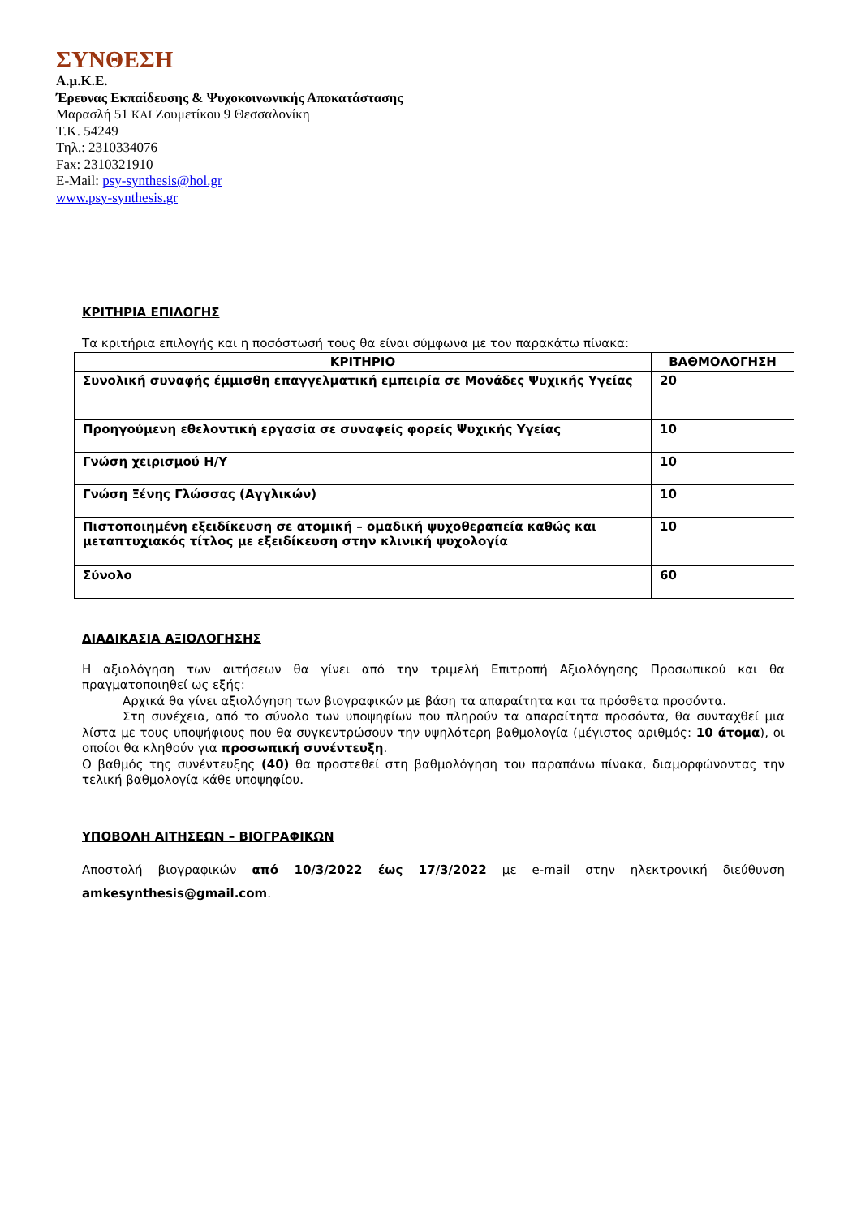ΣΥΝΘΕΣΗ
Α.μ.Κ.Ε.
Έρευνας Εκπαίδευσης & Ψυχοκοινωνικής Αποκατάστασης
Μαρασλή 51 ΚΑΙ Ζουμετίκου 9 Θεσσαλονίκη
Τ.Κ. 54249
Τηλ.: 2310334076
Fax: 2310321910
E-Mail: psy-synthesis@hol.gr
www.psy-synthesis.gr
ΚΡΙΤΗΡΙΑ ΕΠΙΛΟΓΗΣ
Τα κριτήρια επιλογής και η ποσόστωσή τους θα είναι σύμφωνα με τον παρακάτω πίνακα:
| ΚΡΙΤΗΡΙΟ | ΒΑΘΜΟΛΟΓΗΣΗ |
| --- | --- |
| Συνολική συναφής έμμισθη επαγγελματική εμπειρία σε Μονάδες Ψυχικής Υγείας | 20 |
| Προηγούμενη εθελοντική εργασία σε συναφείς φορείς Ψυχικής Υγείας | 10 |
| Γνώση χειρισμού Η/Υ | 10 |
| Γνώση Ξένης Γλώσσας (Αγγλικών) | 10 |
| Πιστοποιημένη εξειδίκευση σε ατομική – ομαδική ψυχοθεραπεία καθώς και μεταπτυχιακός τίτλος με εξειδίκευση στην κλινική ψυχολογία | 10 |
| Σύνολο | 60 |
ΔΙΑΔΙΚΑΣΙΑ ΑΞΙΟΛΟΓΗΣΗΣ
Η αξιολόγηση των αιτήσεων θα γίνει από την τριμελή Επιτροπή Αξιολόγησης Προσωπικού και θα πραγματοποιηθεί ως εξής:
Αρχικά θα γίνει αξιολόγηση των βιογραφικών με βάση τα απαραίτητα και τα πρόσθετα προσόντα.
Στη συνέχεια, από το σύνολο των υποψηφίων που πληρούν τα απαραίτητα προσόντα, θα συνταχθεί μια λίστα με τους υποψήφιους που θα συγκεντρώσουν την υψηλότερη βαθμολογία (μέγιστος αριθμός: 10 άτομα), οι οποίοι θα κληθούν για προσωπική συνέντευξη.
Ο βαθμός της συνέντευξης (40) θα προστεθεί στη βαθμολόγηση του παραπάνω πίνακα, διαμορφώνοντας την τελική βαθμολογία κάθε υποψηφίου.
ΥΠΟΒΟΛΗ ΑΙΤΗΣΕΩΝ – ΒΙΟΓΡΑΦΙΚΩΝ
Αποστολή βιογραφικών από 10/3/2022 έως 17/3/2022 με e-mail στην ηλεκτρονική διεύθυνση amkesynthesis@gmail.com.